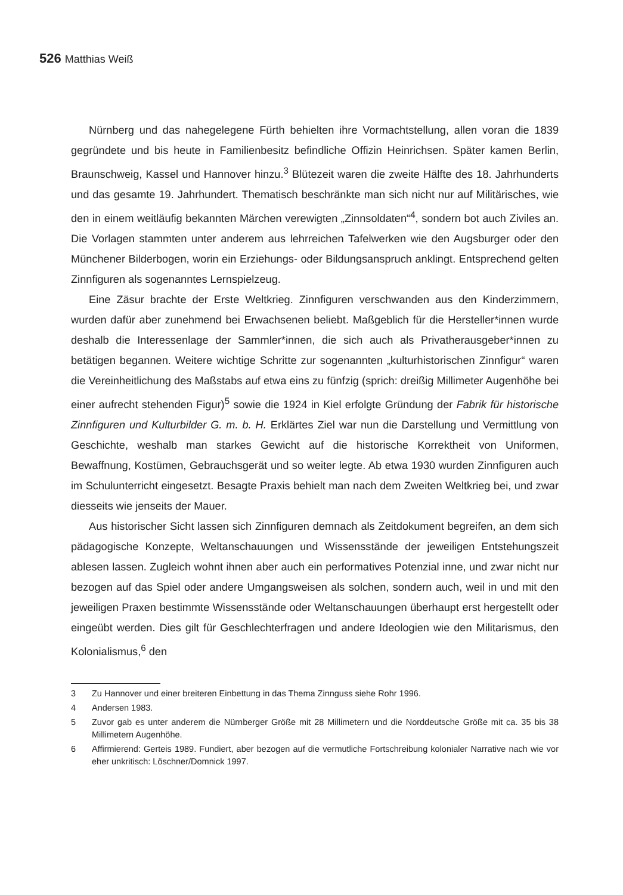526 Matthias Weiß
Nürnberg und das nahegelegene Fürth behielten ihre Vormachtstellung, allen voran die 1839 gegründete und bis heute in Familienbesitz befindliche Offizin Heinrichsen. Später kamen Berlin, Braunschweig, Kassel und Hannover hinzu.<sup>3</sup> Blütezeit waren die zweite Hälfte des 18. Jahrhunderts und das gesamte 19. Jahrhundert. Thematisch beschränkte man sich nicht nur auf Militärisches, wie den in einem weitläufig bekannten Märchen verewigten „Zinnsoldaten“<sup>4</sup>, sondern bot auch Ziviles an. Die Vorlagen stammten unter anderem aus lehrreichen Tafelwerken wie den Augsburger oder den Münchener Bilderbogen, worin ein Erziehungs- oder Bildungsanspruch anklingt. Entsprechend gelten Zinnfiguren als sogenanntes Lernspielzeug.
Eine Zäsur brachte der Erste Weltkrieg. Zinnfiguren verschwanden aus den Kinderzimmern, wurden dafür aber zunehmend bei Erwachsenen beliebt. Maßgeblich für die Hersteller*innen wurde deshalb die Interessenlage der Sammler*innen, die sich auch als Privatherausgeber*innen zu betätigen begannen. Weitere wichtige Schritte zur sogenannten „kulturhistorischen Zinnfigur“ waren die Vereinheitlichung des Maßstabs auf etwa eins zu fünfzig (sprich: dreißig Millimeter Augenhöhe bei einer aufrecht stehenden Figur)<sup>5</sup> sowie die 1924 in Kiel erfolgte Gründung der Fabrik für historische Zinnfiguren und Kulturbilder G. m. b. H. Erklärtes Ziel war nun die Darstellung und Vermittlung von Geschichte, weshalb man starkes Gewicht auf die historische Korrektheit von Uniformen, Bewaffnung, Kostümen, Gebrauchsgerät und so weiter legte. Ab etwa 1930 wurden Zinnfiguren auch im Schulunterricht eingesetzt. Besagte Praxis behielt man nach dem Zweiten Weltkrieg bei, und zwar diesseits wie jenseits der Mauer.
Aus historischer Sicht lassen sich Zinnfiguren demnach als Zeitdokument begreifen, an dem sich pädagogische Konzepte, Weltanschauungen und Wissensstände der jeweiligen Entstehungszeit ablesen lassen. Zugleich wohnt ihnen aber auch ein performatives Potenzial inne, und zwar nicht nur bezogen auf das Spiel oder andere Umgangsweisen als solchen, sondern auch, weil in und mit den jeweiligen Praxen bestimmte Wissensstände oder Weltanschauungen überhaupt erst hergestellt oder eingeübt werden. Dies gilt für Geschlechterfragen und andere Ideologien wie den Militarismus, den Kolonialismus,<sup>6</sup> den
3 Zu Hannover und einer breiteren Einbettung in das Thema Zinnguss siehe Rohr 1996.
4 Andersen 1983.
5 Zuvor gab es unter anderem die Nürnberger Größe mit 28 Millimetern und die Norddeutsche Größe mit ca. 35 bis 38 Millimetern Augenhöhe.
6 Affirmierend: Gerteis 1989. Fundiert, aber bezogen auf die vermutliche Fortschreibung kolonialer Narrative nach wie vor eher unkritisch: Löschner/Domnick 1997.